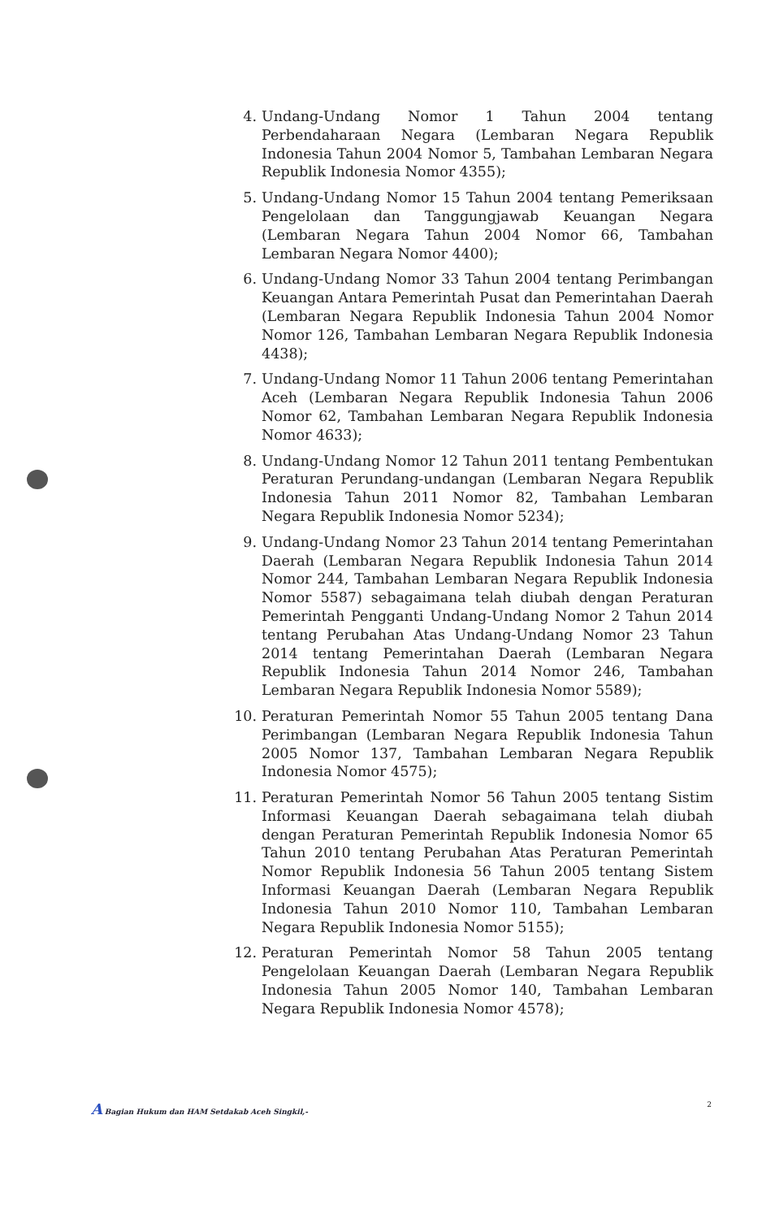4. Undang-Undang Nomor 1 Tahun 2004 tentang Perbendaharaan Negara (Lembaran Negara Republik Indonesia Tahun 2004 Nomor 5, Tambahan Lembaran Negara Republik Indonesia Nomor 4355);
5. Undang-Undang Nomor 15 Tahun 2004 tentang Pemeriksaan Pengelolaan dan Tanggungjawab Keuangan Negara (Lembaran Negara Tahun 2004 Nomor 66, Tambahan Lembaran Negara Nomor 4400);
6. Undang-Undang Nomor 33 Tahun 2004 tentang Perimbangan Keuangan Antara Pemerintah Pusat dan Pemerintahan Daerah (Lembaran Negara Republik Indonesia Tahun 2004 Nomor Nomor 126, Tambahan Lembaran Negara Republik Indonesia 4438);
7. Undang-Undang Nomor 11 Tahun 2006 tentang Pemerintahan Aceh (Lembaran Negara Republik Indonesia Tahun 2006 Nomor 62, Tambahan Lembaran Negara Republik Indonesia Nomor 4633);
8. Undang-Undang Nomor 12 Tahun 2011 tentang Pembentukan Peraturan Perundang-undangan (Lembaran Negara Republik Indonesia Tahun 2011 Nomor 82, Tambahan Lembaran Negara Republik Indonesia Nomor 5234);
9. Undang-Undang Nomor 23 Tahun 2014 tentang Pemerintahan Daerah (Lembaran Negara Republik Indonesia Tahun 2014 Nomor 244, Tambahan Lembaran Negara Republik Indonesia Nomor 5587) sebagaimana telah diubah dengan Peraturan Pemerintah Pengganti Undang-Undang Nomor 2 Tahun 2014 tentang Perubahan Atas Undang-Undang Nomor 23 Tahun 2014 tentang Pemerintahan Daerah (Lembaran Negara Republik Indonesia Tahun 2014 Nomor 246, Tambahan Lembaran Negara Republik Indonesia Nomor 5589);
10. Peraturan Pemerintah Nomor 55 Tahun 2005 tentang Dana Perimbangan (Lembaran Negara Republik Indonesia Tahun 2005 Nomor 137, Tambahan Lembaran Negara Republik Indonesia Nomor 4575);
11. Peraturan Pemerintah Nomor 56 Tahun 2005 tentang Sistim Informasi Keuangan Daerah sebagaimana telah diubah dengan Peraturan Pemerintah Republik Indonesia Nomor 65 Tahun 2010 tentang Perubahan Atas Peraturan Pemerintah Nomor Republik Indonesia 56 Tahun 2005 tentang Sistem Informasi Keuangan Daerah (Lembaran Negara Republik Indonesia Tahun 2010 Nomor 110, Tambahan Lembaran Negara Republik Indonesia Nomor 5155);
12. Peraturan Pemerintah Nomor 58 Tahun 2005 tentang Pengelolaan Keuangan Daerah (Lembaran Negara Republik Indonesia Tahun 2005 Nomor 140, Tambahan Lembaran Negara Republik Indonesia Nomor 4578);
A Bagian Hukum dan HAM Setdakab Aceh Singkil,- 2